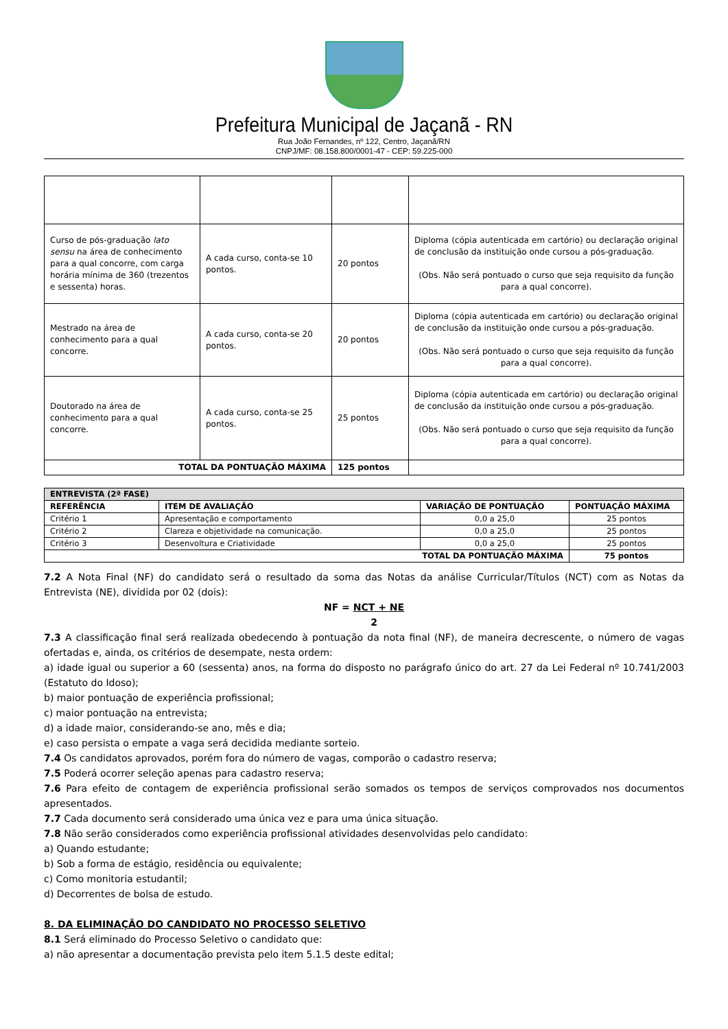Prefeitura Municipal de Jaçanã - RN
Rua João Fernandes, nº 122, Centro, Jaçanã/RN
CNPJ/MF: 08.158.800/0001-47 - CEP: 59.225-000
| Curso de pós-graduação lato sensu na área de conhecimento para a qual concorre, com carga horária mínima de 360 (trezentos e sessenta) horas. | A cada curso, conta-se 10 pontos. | 20 pontos | Diploma (cópia autenticada em cartório) ou declaração original de conclusão da instituição onde cursou a pós-graduação. (Obs. Não será pontuado o curso que seja requisito da função para a qual concorre). |
| Mestrado na área de conhecimento para a qual concorre. | A cada curso, conta-se 20 pontos. | 20 pontos | Diploma (cópia autenticada em cartório) ou declaração original de conclusão da instituição onde cursou a pós-graduação. (Obs. Não será pontuado o curso que seja requisito da função para a qual concorre). |
| Doutorado na área de conhecimento para a qual concorre. | A cada curso, conta-se 25 pontos. | 25 pontos | Diploma (cópia autenticada em cartório) ou declaração original de conclusão da instituição onde cursou a pós-graduação. (Obs. Não será pontuado o curso que seja requisito da função para a qual concorre). |
| TOTAL DA PONTUAÇÃO MÁXIMA | | 125 pontos | |
| ENTREVISTA (2ª FASE) | | | |
| --- | --- | --- | --- |
| REFERÊNCIA | ITEM DE AVALIAÇÃO | VARIAÇÃO DE PONTUAÇÃO | PONTUAÇÃO MÁXIMA |
| Critério 1 | Apresentação e comportamento | 0,0 a 25,0 | 25 pontos |
| Critério 2 | Clareza e objetividade na comunicação. | 0,0 a 25,0 | 25 pontos |
| Critério 3 | Desenvoltura e Criatividade | 0,0 a 25,0 | 25 pontos |
| TOTAL DA PONTUAÇÃO MÁXIMA | | | 75 pontos |
7.2 A Nota Final (NF) do candidato será o resultado da soma das Notas da análise Curricular/Títulos (NCT) com as Notas da Entrevista (NE), dividida por 02 (dois):
NF = NCT + NE
2
7.3 A classificação final será realizada obedecendo à pontuação da nota final (NF), de maneira decrescente, o número de vagas ofertadas e, ainda, os critérios de desempate, nesta ordem:
a) idade igual ou superior a 60 (sessenta) anos, na forma do disposto no parágrafo único do art. 27 da Lei Federal nº 10.741/2003 (Estatuto do Idoso);
b) maior pontuação de experiência profissional;
c) maior pontuação na entrevista;
d) a idade maior, considerando-se ano, mês e dia;
e) caso persista o empate a vaga será decidida mediante sorteio.
7.4 Os candidatos aprovados, porém fora do número de vagas, comporão o cadastro reserva;
7.5 Poderá ocorrer seleção apenas para cadastro reserva;
7.6 Para efeito de contagem de experiência profissional serão somados os tempos de serviços comprovados nos documentos apresentados.
7.7 Cada documento será considerado uma única vez e para uma única situação.
7.8 Não serão considerados como experiência profissional atividades desenvolvidas pelo candidato:
a) Quando estudante;
b) Sob a forma de estágio, residência ou equivalente;
c) Como monitoria estudantil;
d) Decorrentes de bolsa de estudo.
8. DA ELIMINAÇÃO DO CANDIDATO NO PROCESSO SELETIVO
8.1 Será eliminado do Processo Seletivo o candidato que:
a) não apresentar a documentação prevista pelo item 5.1.5 deste edital;